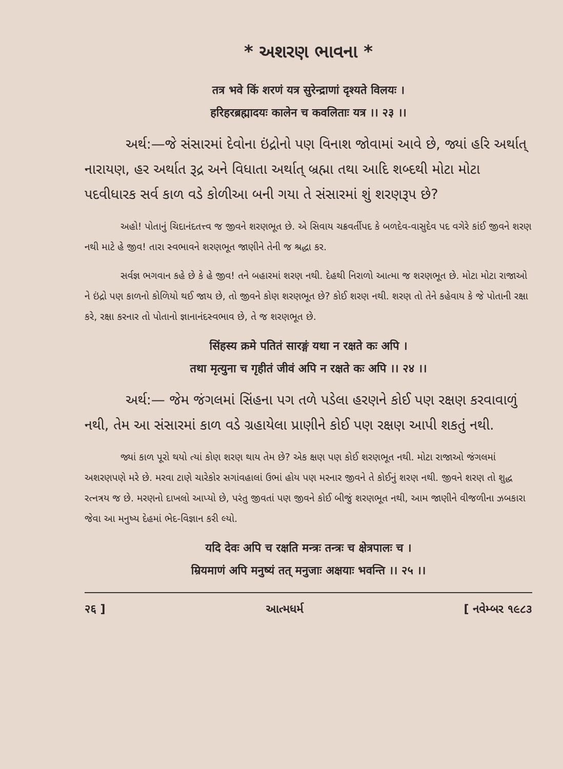* અશરણ ભાવના *
तत्र भवे किं शरणं यत्र सुरेन्द्राणां दृश्यते विलयः ।
हरिहरब्रह्मादयः कालेन च कवलिताः यत्र ।। २३ ।।
અર્થ:—જે સંસારમાં દેવોના ઇંદ્રોનો પણ વિનાશ જોવામાં આવે છે, જ્યાં હરિ અર્થાત્ નારાયણ, હર અર્થાત રૂદ્ર અને વિધાતા અર્થાત્ બ્રહ્મા તથા આદિ શબ્દથી મોટા મોટા પદવીધારક સર્વ કાળ વડે કોળીઆ બની ગયા તે સંસારમાં શું શરણરૂપ છે?
અહો! પોતાનું ચિદાનંદતત્ત્વ જ જીવને શરણભૂત છે. એ સિવાય ચક્રવર્તીપદ કે બળદેવ-વાસુદેવ પદ વગેરે કાંઈ જીવને શરણ નથી માટે હે જીવ! તારા સ્વભાવને શરણભૂત જાણીને તેની જ શ્રદ્ધા કર.
સર્વજ્ઞ ભગવાન કહે છે કે હે જીવ! તને બહારમાં શરણ નથી. દેહથી નિરાળો આત્મા જ શરણભૂત છે. મોટા મોટા રાજાઓ ને ઇંદ્રો પણ કાળનો કોળિયો થઈ જાય છે, તો જીવને કોણ શરણભૂત છે? કોઈ શરણ નથી. શરણ તો તેને કહેવાય કે જે પોતાની રક્ષા કરે, રક્ષા કરનાર તો પોતાનો જ્ઞાનાનંદસ્વભાવ છે, તે જ શરણભૂત છે.
सिंहस्य क्रमे पतितं सारङ्गं यथा न रक्षते कः अपि ।
तथा मृत्युना च गृहीतं जीवं अपि न रक्षते कः अपि ।। २४ ।।
અર્થ:— જેમ જંગલમાં સિંહના પગ તળે પડેલા હરણને કોઈ પણ રક્ષણ કરવાવાળું નથી, તેમ આ સંસારમાં કાળ વડે ગ્રહાયેલા પ્રાણીને કોઈ પણ રક્ષણ આપી શકતું નથી.
જ્યાં કાળ પૂરો થયો ત્યાં કોણ શરણ થાય તેમ છે? એક ક્ષણ પણ કોઈ શરણભૂત નથી. મોટા રાજાઓ જંગલમાં અશરણપણે મરે છે. મરવા ટાણે ચારેકોર સગાંવહાલાં ઉભાં હોય પણ મરનાર જીવને તે કોઈનું શરણ નથી. જીવને શરણ તો શુદ્ધ રત્નત્રય જ છે. મરણનો દાખલો આપ્યો છે, પરંતુ જીવતાં પણ જીવને કોઈ બીજું શરણભૂત નથી, આમ જાણીને વીજળીના ઝબકારા જેવા આ મનુષ્ય દેહમાં ભેદ-વિજ્ઞાન કરી લ્યો.
यदि देवः अपि च रक्षति मन्त्रः तन्त्रः च क्षेत्रपालः च ।
म्रियमाणं अपि मनुष्यं तत् मनुजाः अक्षयाः भवन्ति ।। २५ ।।
२६ ] આત્મધર્મ [ નવેમ્બર ૧૯૮૩